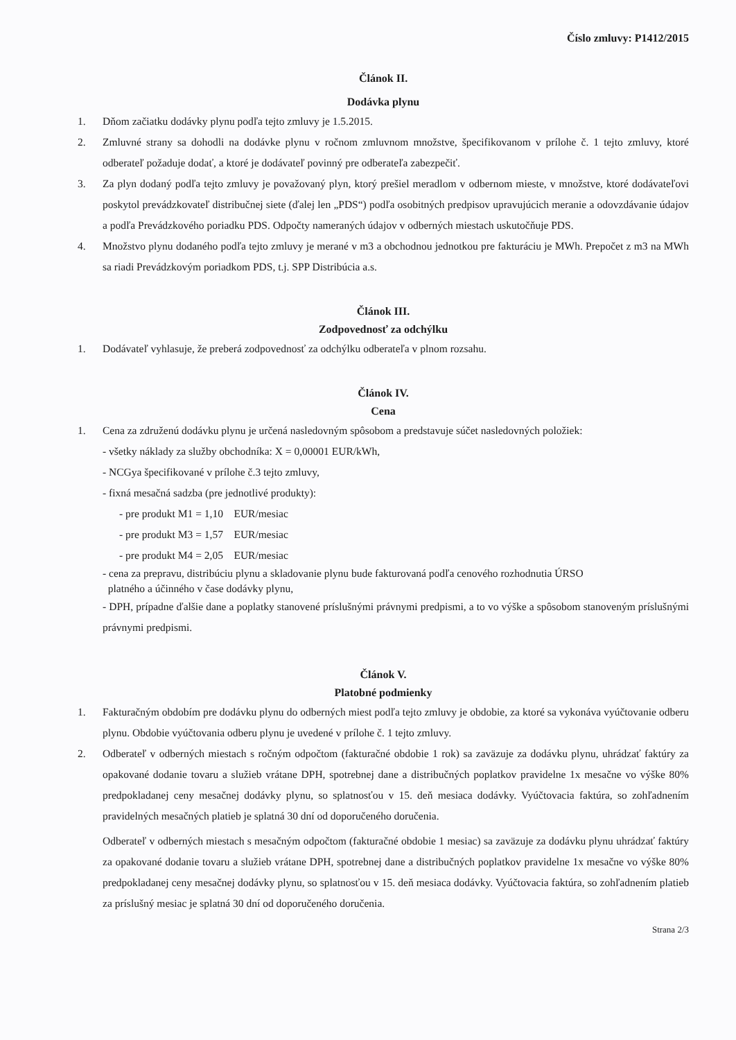Číslo zmluvy: P1412/2015
Článok II.
Dodávka plynu
1. Dňom začiatku dodávky plynu podľa tejto zmluvy je 1.5.2015.
2. Zmluvné strany sa dohodli na dodávke plynu v ročnom zmluvnom množstve, špecifikovanom v prílohe č. 1 tejto zmluvy, ktoré odberateľ požaduje dodať, a ktoré je dodávateľ povinný pre odberateľa zabezpečiť.
3. Za plyn dodaný podľa tejto zmluvy je považovaný plyn, ktorý prešiel meradlom v odbernom mieste, v množstve, ktoré dodávateľovi poskytol prevádzkovateľ distribučnej siete (ďalej len „PDS“) podľa osobitných predpisov upravujúcich meranie a odovzdávanie údajov a podľa Prevádzkového poriadku PDS. Odpočty nameraných údajov v odberných miestach uskutočňuje PDS.
4. Množstvo plynu dodaného podľa tejto zmluvy je merané v m3 a obchodnou jednotkou pre fakturáciu je MWh. Prepočet z m3 na MWh sa riadi Prevádzkovým poriadkom PDS, t.j. SPP Distribúcia a.s.
Článok III.
Zodpovednosť za odchýlku
1. Dodávateľ vyhlasuje, že preberá zodpovednosť za odchýlku odberateľa v plnom rozsahu.
Článok IV.
Cena
1. Cena za združenú dodávku plynu je určená nasledovným spôsobom a predstavuje súčet nasledovných položiek:
- všetky náklady za služby obchodníka: X = 0,00001 EUR/kWh,
- NCGya špecifikované v prílohe č.3 tejto zmluvy,
- fixná mesačná sadzba (pre jednotlivé produkty):
- pre produkt M1 = 1,10 EUR/mesiac
- pre produkt M3 = 1,57 EUR/mesiac
- pre produkt M4 = 2,05 EUR/mesiac
- cena za prepravu, distribúciu plynu a skladovanie plynu bude fakturovaná podľa cenového rozhodnutia ÚRSO
platného a účinného v čase dodávky plynu,
- DPH, prípadne ďalšie dane a poplatky stanovené príslušnými právnymi predpismi, a to vo výške a spôsobom stanoveným príslušnými právnymi predpismi.
Článok V.
Platobné podmienky
1. Fakturačným obdobím pre dodávku plynu do odberných miest podľa tejto zmluvy je obdobie, za ktoré sa vykonáva vyúčtovanie odberu plynu. Obdobie vyúčtovania odberu plynu je uvedené v prílohe č. 1 tejto zmluvy.
2. Odberateľ v odberných miestach s ročným odpočtom (fakturačné obdobie 1 rok) sa zaväzuje za dodávku plynu, uhrádzať faktúry za opakované dodanie tovaru a služieb vrátane DPH, spotrebnej dane a distribučných poplatkov pravidelne 1x mesačne vo výške 80% predpokladanej ceny mesačnej dodávky plynu, so splatnosťou v 15. deň mesiaca dodávky. Vyúčtovacia faktúra, so zohľadnením pravidelných mesačných platieb je splatná 30 dní od doporučeného doručenia.
Odberateľ v odberných miestach s mesačným odpočtom (fakturačné obdobie 1 mesiac) sa zaväzuje za dodávku plynu uhrádzať faktúry za opakované dodanie tovaru a služieb vrátane DPH, spotrebnej dane a distribučných poplatkov pravidelne 1x mesačne vo výške 80% predpokladanej ceny mesačnej dodávky plynu, so splatnosťou v 15. deň mesiaca dodávky. Vyúčtovacia faktúra, so zohľadnením platieb za príslušný mesiac je splatná 30 dní od doporučeného doručenia.
Strana 2/3